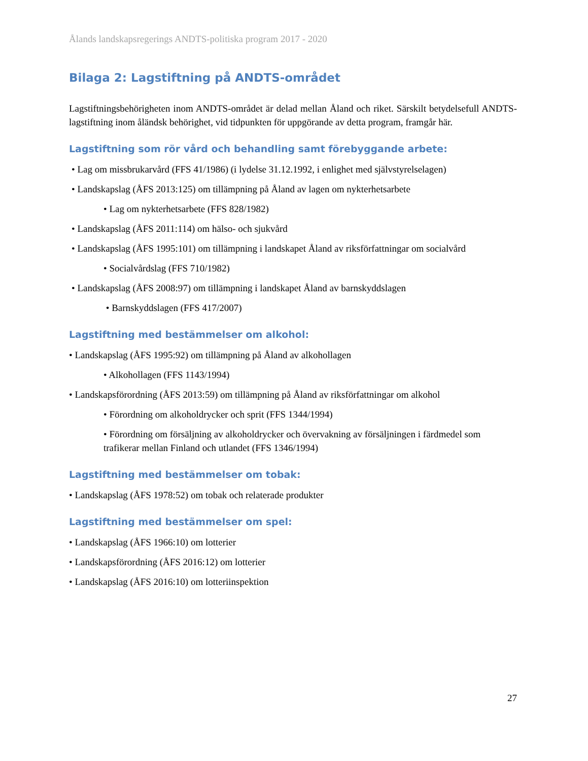Ålands landskapsregerings ANDTS-politiska program 2017 - 2020
Bilaga 2: Lagstiftning på ANDTS-området
Lagstiftningsbehörigheten inom ANDTS-området är delad mellan Åland och riket. Särskilt betydelsefull ANDTS-lagstiftning inom åländsk behörighet, vid tidpunkten för uppgörande av detta program, framgår här.
Lagstiftning som rör vård och behandling samt förebyggande arbete:
• Lag om missbrukarvård (FFS 41/1986) (i lydelse 31.12.1992, i enlighet med självstyrelselagen)
• Landskapslag (ÅFS 2013:125) om tillämpning på Åland av lagen om nykterhetsarbete
• Lag om nykterhetsarbete (FFS 828/1982)
• Landskapslag (ÅFS 2011:114) om hälso- och sjukvård
• Landskapslag (ÅFS 1995:101) om tillämpning i landskapet Åland av riksförfattningar om socialvård
• Socialvårdslag (FFS 710/1982)
• Landskapslag (ÅFS 2008:97) om tillämpning i landskapet Åland av barnskyddslagen
• Barnskyddslagen (FFS 417/2007)
Lagstiftning med bestämmelser om alkohol:
• Landskapslag (ÅFS 1995:92) om tillämpning på Åland av alkohollagen
• Alkohollagen (FFS 1143/1994)
• Landskapsförordning (ÅFS 2013:59) om tillämpning på Åland av riksförfattningar om alkohol
• Förordning om alkoholdrycker och sprit (FFS 1344/1994)
• Förordning om försäljning av alkoholdrycker och övervakning av försäljningen i färdmedel som trafikerar mellan Finland och utlandet (FFS 1346/1994)
Lagstiftning med bestämmelser om tobak:
• Landskapslag (ÅFS 1978:52) om tobak och relaterade produkter
Lagstiftning med bestämmelser om spel:
• Landskapslag (ÅFS 1966:10) om lotterier
• Landskapsförordning (ÅFS 2016:12) om lotterier
• Landskapslag (ÅFS 2016:10) om lotteriinspektion
27